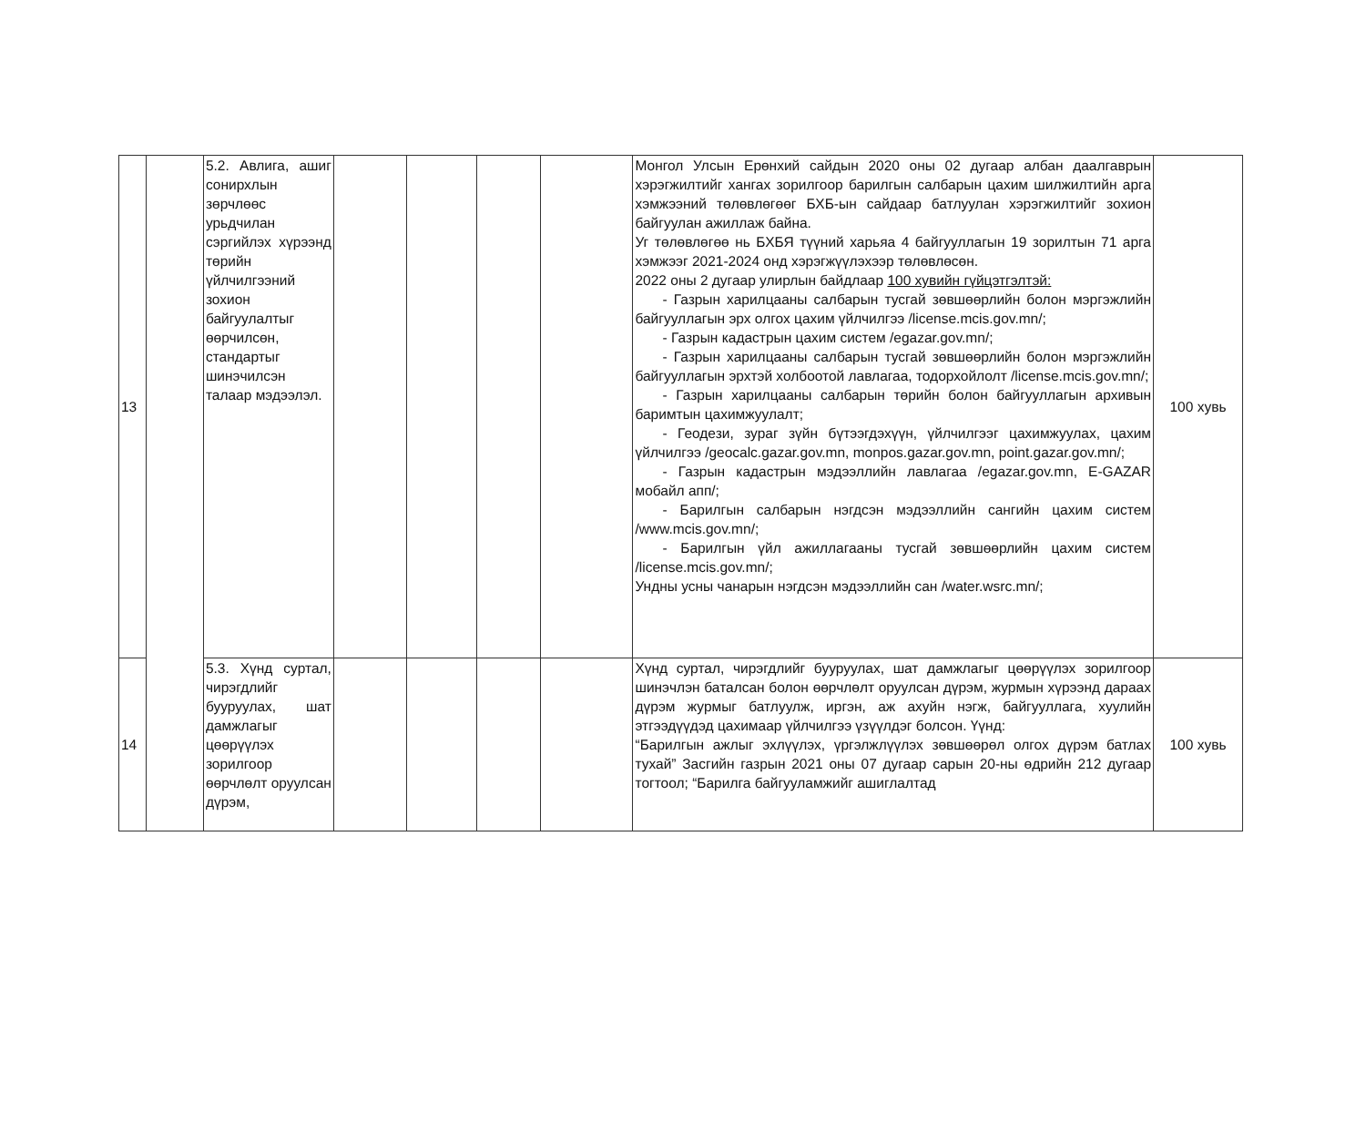| 13 | | 5.2. Авлига, ашиг сонирхлын зөрчлөөс урьдчилан сэргийлэх хүрээнд төрийн үйлчилгээний зохион байгуулалтыг өөрчилсөн, стандартыг шинэчилсэн талаар мэдээлэл. | | | | | Монгол Улсын Ерөнхий сайдын 2020 оны 02 дугаар албан даалгаврын хэрэгжилтийг хангах зорилгоор барилгын салбарын цахим шилжилтийн арга хэмжээний төлөвлөгөөг БХБ-ын сайдаар батлуулан хэрэгжилтийг зохион байгуулан ажиллаж байна. Уг төлөвлөгөө нь БХБЯ түүний харьяа 4 байгууллагын 19 зорилтын 71 арга хэмжээг 2021-2024 онд хэрэгжүүлэхээр төлөвлөсөн. 2022 оны 2 дугаар улирлын байдлаар 100 хувийн гүйцэтгэлтэй: - Газрын харилцааны салбарын тусгай зөвшөөрлийн болон мэргэжлийн байгууллагын эрх олгох цахим үйлчилгээ /license.mcis.gov.mn/; - Газрын кадастрын цахим систем /egazar.gov.mn/; - Газрын харилцааны салбарын тусгай зөвшөөрлийн болон мэргэжлийн байгууллагын эрхтэй холбоотой лавлагаа, тодорхойлолт /license.mcis.gov.mn/; - Газрын харилцааны салбарын төрийн болон байгууллагын архивын баримтын цахимжуулалт; - Геодези, зураг зүйн бүтээгдэхүүн, үйлчилгээг цахимжуулах, цахим үйлчилгээ /geocalc.gazar.gov.mn, monpos.gazar.gov.mn, point.gazar.gov.mn/; - Газрын кадастрын мэдээллийн лавлагаа /egazar.gov.mn, E-GAZAR мобайл апп/; - Барилгын салбарын нэгдсэн мэдээллийн сангийн цахим систем /www.mcis.gov.mn/; - Барилгын үйл ажиллагааны тусгай зөвшөөрлийн цахим систем /license.mcis.gov.mn/; Ундны усны чанарын нэгдсэн мэдээллийн сан /water.wsrc.mn/; | 100 хувь |
| 14 | | 5.3. Хүнд суртал, чирэгдлийг бууруулах, шат дамжлагыг цөөрүүлэх зорилгоор өөрчлөлт оруулсан дүрэм, | | | | | Хүнд суртал, чирэгдлийг бууруулах, шат дамжлагыг цөөрүүлэх зорилгоор шинэчлэн баталсан болон өөрчлөлт оруулсан дүрэм, журмын хүрээнд дараах дүрэм журмыг батлуулж, иргэн, аж ахуйн нэгж, байгууллага, хуулийн этгээдүүдэд цахимаар үйлчилгээ үзүүлдэг болсон. Үүнд: “Барилгын ажлыг эхлүүлэх, үргэлжлүүлэх зөвшөөрөл олгох дүрэм батлах тухай” Засгийн газрын 2021 оны 07 дугаар сарын 20-ны өдрийн 212 дугаар тогтоол; “Барилга байгууламжийг ашиглалтад | 100 хувь |